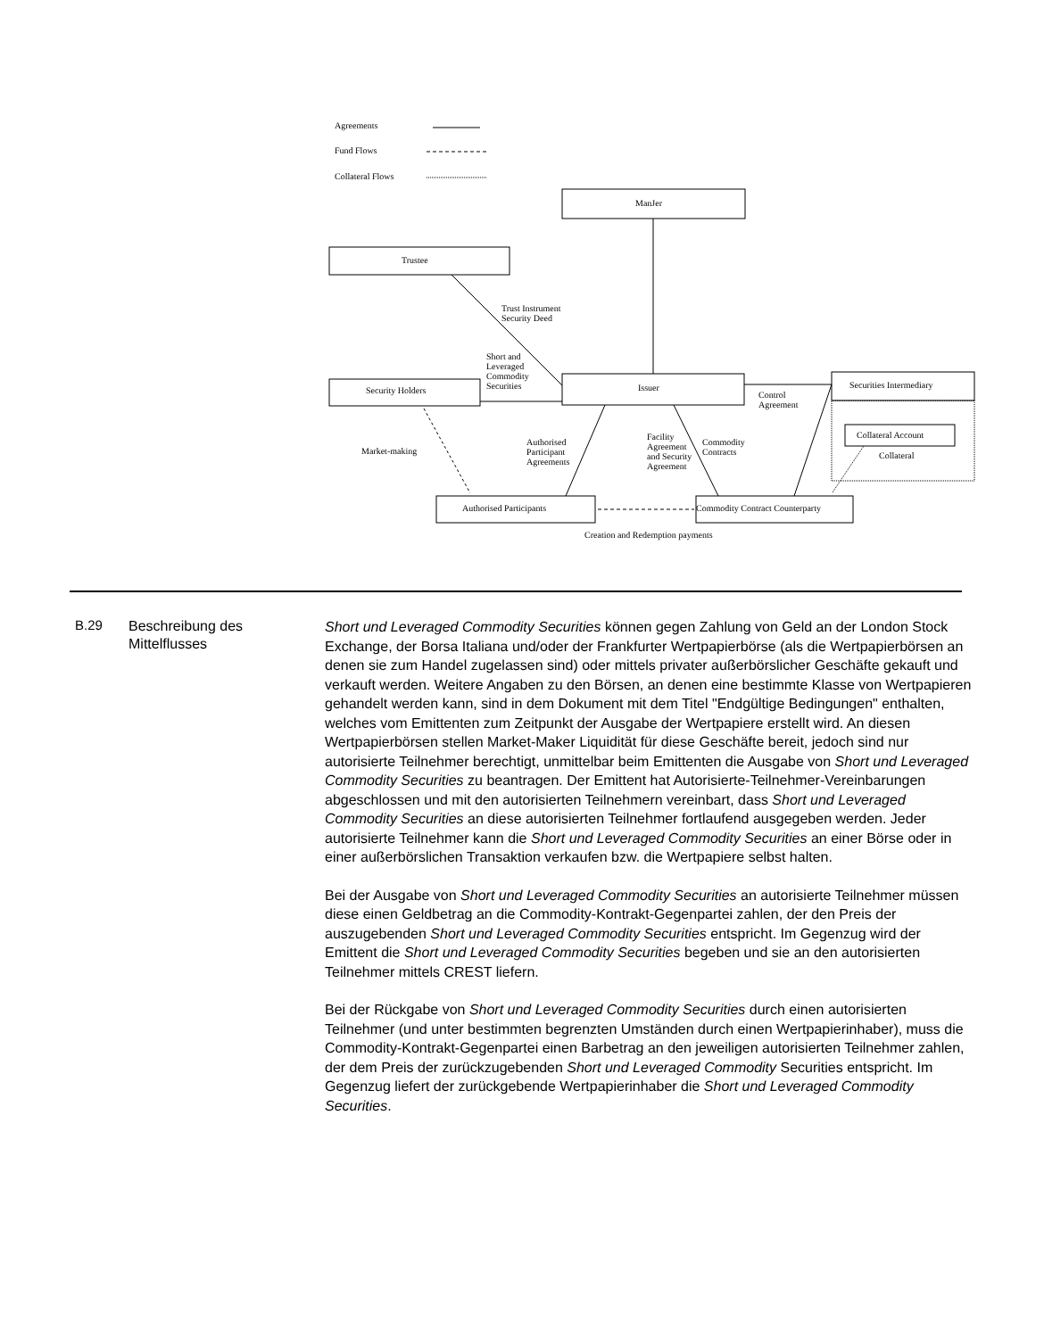Agreements
Fund Flows
Collateral Flows
ManJer
Trustee
Trust Instrument
Security Deed
Short and
Leveraged
Commodity
Securities
Security Holders Issuer
Control
Agreement
Securities Intermediary
Collateral Account
Collateral
Market-making
Authorised
Participant
Agreements
Facility
Agreement
and Security
Agreement
Commodity
Contracts
Authorised Participants
Commodity Contract Counterparty
Creation and Redemption payments
B.29
Beschreibung des Mittelflusses
Short und Leveraged Commodity Securities können gegen Zahlung von Geld an der London Stock Exchange, der Borsa Italiana und/oder der Frankfurter Wertpapierbörse (als die Wertpapierbörsen an denen sie zum Handel zugelassen sind) oder mittels privater außerbörslicher Geschäfte gekauft und verkauft werden. Weitere Angaben zu den Börsen, an denen eine bestimmte Klasse von Wertpapieren gehandelt werden kann, sind in dem Dokument mit dem Titel "Endgültige Bedingungen" enthalten, welches vom Emittenten zum Zeitpunkt der Ausgabe der Wertpapiere erstellt wird. An diesen Wertpapierbörsen stellen Market-Maker Liquidität für diese Geschäfte bereit, jedoch sind nur autorisierte Teilnehmer berechtigt, unmittelbar beim Emittenten die Ausgabe von Short und Leveraged Commodity Securities zu beantragen. Der Emittent hat Autorisierte-Teilnehmer-Vereinbarungen abgeschlossen und mit den autorisierten Teilnehmern vereinbart, dass Short und Leveraged Commodity Securities an diese autorisierten Teilnehmer fortlaufend ausgegeben werden. Jeder autorisierte Teilnehmer kann die Short und Leveraged Commodity Securities an einer Börse oder in einer außerbörslichen Transaktion verkaufen bzw. die Wertpapiere selbst halten.
Bei der Ausgabe von Short und Leveraged Commodity Securities an autorisierte Teilnehmer müssen diese einen Geldbetrag an die Commodity-Kontrakt-Gegenpartei zahlen, der den Preis der auszugebenden Short und Leveraged Commodity Securities entspricht. Im Gegenzug wird der Emittent die Short und Leveraged Commodity Securities begeben und sie an den autorisierten Teilnehmer mittels CREST liefern.
Bei der Rückgabe von Short und Leveraged Commodity Securities durch einen autorisierten Teilnehmer (und unter bestimmten begrenzten Umständen durch einen Wertpapierinhaber), muss die Commodity-Kontrakt-Gegenpartei einen Barbetrag an den jeweiligen autorisierten Teilnehmer zahlen, der dem Preis der zurückzugebenden Short und Leveraged Commodity Securities entspricht. Im Gegenzug liefert der zurückgebende Wertpapierinhaber die Short und Leveraged Commodity Securities.